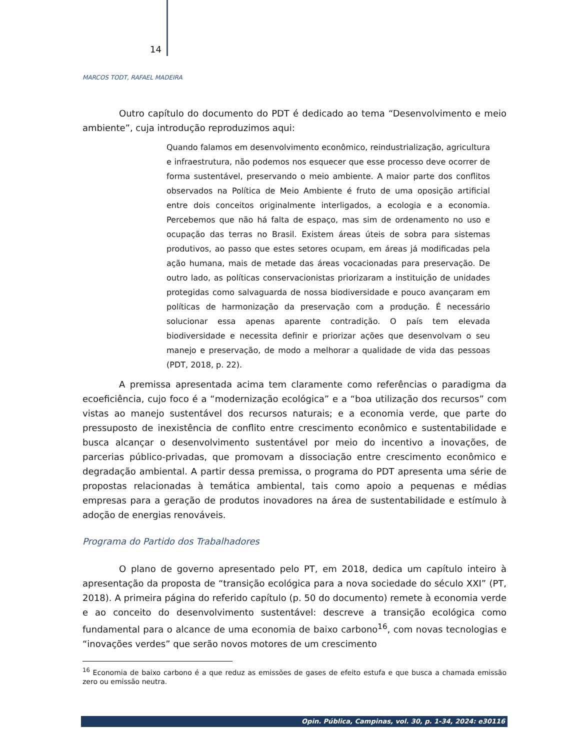14
MARCOS TODT, RAFAEL MADEIRA
Outro capítulo do documento do PDT é dedicado ao tema “Desenvolvimento e meio ambiente”, cuja introdução reproduzimos aqui:
Quando falamos em desenvolvimento econômico, reindustrialização, agricultura e infraestrutura, não podemos nos esquecer que esse processo deve ocorrer de forma sustentável, preservando o meio ambiente. A maior parte dos conflitos observados na Política de Meio Ambiente é fruto de uma oposição artificial entre dois conceitos originalmente interligados, a ecologia e a economia. Percebemos que não há falta de espaço, mas sim de ordenamento no uso e ocupação das terras no Brasil. Existem áreas úteis de sobra para sistemas produtivos, ao passo que estes setores ocupam, em áreas já modificadas pela ação humana, mais de metade das áreas vocacionadas para preservação. De outro lado, as políticas conservacionistas priorizaram a instituição de unidades protegidas como salvaguarda de nossa biodiversidade e pouco avançaram em políticas de harmonização da preservação com a produção. É necessário solucionar essa apenas aparente contradição. O país tem elevada biodiversidade e necessita definir e priorizar ações que desenvolvam o seu manejo e preservação, de modo a melhorar a qualidade de vida das pessoas (PDT, 2018, p. 22).
A premissa apresentada acima tem claramente como referências o paradigma da ecoeficiência, cujo foco é a “modernização ecológica” e a “boa utilização dos recursos” com vistas ao manejo sustentável dos recursos naturais; e a economia verde, que parte do pressuposto de inexistência de conflito entre crescimento econômico e sustentabilidade e busca alcançar o desenvolvimento sustentável por meio do incentivo a inovações, de parcerias público-privadas, que promovam a dissociação entre crescimento econômico e degradação ambiental. A partir dessa premissa, o programa do PDT apresenta uma série de propostas relacionadas à temática ambiental, tais como apoio a pequenas e médias empresas para a geração de produtos inovadores na área de sustentabilidade e estímulo à adoção de energias renováveis.
Programa do Partido dos Trabalhadores
O plano de governo apresentado pelo PT, em 2018, dedica um capítulo inteiro à apresentação da proposta de “transição ecológica para a nova sociedade do século XXI” (PT, 2018). A primeira página do referido capítulo (p. 50 do documento) remete à economia verde e ao conceito do desenvolvimento sustentável: descreve a transição ecológica como fundamental para o alcance de uma economia de baixo carbono<sup>16</sup>, com novas tecnologias e “inovações verdes” que serão novos motores de um crescimento
<sup>16</sup> Economia de baixo carbono é a que reduz as emissões de gases de efeito estufa e que busca a chamada emissão zero ou emissão neutra.
Opin. Pública, Campinas, vol. 30, p. 1-34, 2024: e30116